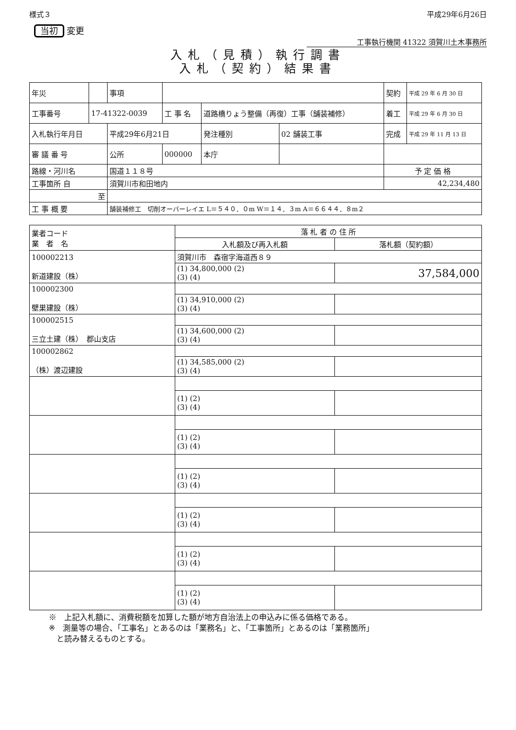様式３ 平成29年6月26日
当初 変更
工事執行機関 41322 須賀川土木事務所
入札（見積）執行調書
入札（契約）結果書
| 年災 | | 事項 | | | | 契約 | 平成 29 年 6 月 30 日 |
| 工事番号 | 17-41322-0039 | | 工 事 名 | 道路橋りょう整備（再復）工事（舗装補修） | | 着工 | 平成 29 年 6 月 30 日 |
| 入札執行年月日 | | 平成29年6月21日 | | 発注種別 | 02 舗装工事 | 完成 | 平成 29 年 11 月 13 日 |
| 審 議 番 号 | | 公所 | 000000 | 本庁 | | | |
| 路線・河川名 | | 国道１１８号 | | | | 予 定 価 格 | |
| 工事箇所 自 | | 須賀川市和田地内 | | | | 42,234,480 | |
| 至 | | | | | | | |
| 工 事 概 要 | | 舗装補修工 切削オーバーレイエ L＝５４０．０m W＝１４．３m A＝６６４４．８m２ | | | | | |
| 業者コード 業 者 名 | 落 札 者 の 住 所 | |
| --- | --- | --- |
| | 入札額及び再入札額 | 落札額（契約額） |
| 100002213 新道建設（株） | 須賀川市 森宿字海道西８９ | |
| | (1) 34,800,000 (2) (3) (4) | 37,584,000 |
| 100002300 壁巣建設（株） | | |
| | (1) 34,910,000 (2) (3) (4) | |
| 100002515 三立土建（株） 郡山支店 | | |
| | (1) 34,600,000 (2) (3) (4) | |
| 100002862 （株）渡辺建設 | | |
| | (1) 34,585,000 (2) (3) (4) | |
| | (1) (2) (3) (4) | |
| | (1) (2) (3) (4) | |
| | (1) (2) (3) (4) | |
| | (1) (2) (3) (4) | |
| | (1) (2) (3) (4) | |
| | (1) (2) (3) (4) | |
※　上記入札額に、消費税額を加算した額が地方自治法上の申込みに係る価格である。
※　測量等の場合、「工事名」とあるのは「業務名」と、「工事箇所」とあるのは「業務箇所」
　と読み替えるものとする。